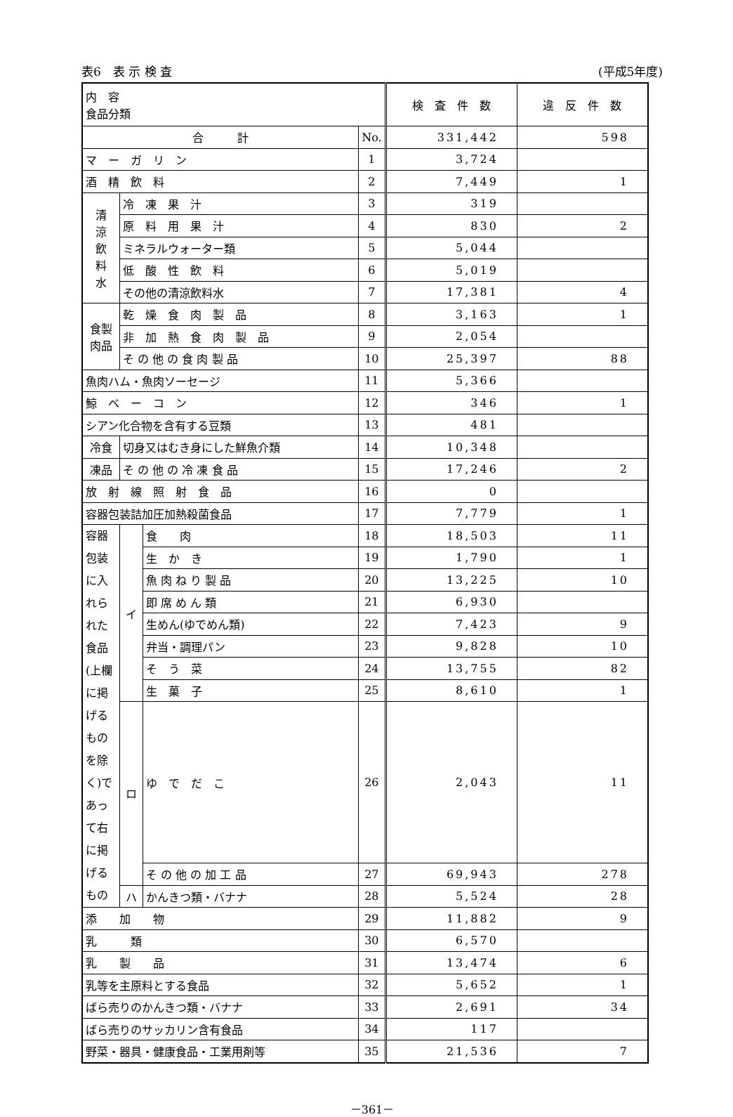表6　表 示 検 査 (平成5年度)
| 内 容 食品分類 | | | | 検 査 件 数 | 違 反 件 数 |
| --- | --- | --- | --- | --- | --- |
| 合 計 | | | No. | 331,442 | 598 |
| マ ー ガ リ ン | | | 1 | 3,724 | |
| 酒 精 飲 料 | | | 2 | 7,449 | 1 |
| 清 涼 飲 料 水 | 冷 凍 果 汁 | | 3 | 319 | |
| | 原 料 用 果 汁 | | 4 | 830 | 2 |
| | ミネラルウォーター類 | | 5 | 5,044 | |
| | 低 酸 性 飲 料 | | 6 | 5,019 | |
| | その他の清涼飲料水 | | 7 | 17,381 | 4 |
| 食製 肉品 | 乾 燥 食 肉 製 品 | | 8 | 3,163 | 1 |
| | 非 加 熱 食 肉 製 品 | | 9 | 2,054 | |
| | そ の 他 の 食 肉 製 品 | | 10 | 25,397 | 88 |
| 魚肉ハム・魚肉ソーセージ | | | 11 | 5,366 | |
| 鯨 ベ ー コ ン | | | 12 | 346 | 1 |
| シアン化合物を含有する豆類 | | | 13 | 481 | |
| 冷食 | 切身又はむき身にした鮮魚介類 | | 14 | 10,348 | |
| 凍品 | そ の 他 の 冷 凍 食 品 | | 15 | 17,246 | 2 |
| 放 射 線 照 射 食 品 | | | 16 | 0 | |
| 容器包装詰加圧加熱殺菌食品 | | | 17 | 7,779 | 1 |
| 容器包装に入れられた食品(上欄に掲げるものを除く)であって右に掲げるもの | イ | 食 肉 | 18 | 18,503 | 11 |
| | | 生 か き | 19 | 1,790 | 1 |
| | | 魚 肉 ね り 製 品 | 20 | 13,225 | 10 |
| | | 即 席 め ん 類 | 21 | 6,930 | |
| | | 生めん(ゆでめん類) | 22 | 7,423 | 9 |
| | | 弁当・調理パン | 23 | 9,828 | 10 |
| | | そ う 菜 | 24 | 13,755 | 82 |
| | | 生 菓 子 | 25 | 8,610 | 1 |
| | ロ | ゆ で だ こ | 26 | 2,043 | 11 |
| | | そ の 他 の 加 工 品 | 27 | 69,943 | 278 |
| | ハ | かんきつ類・バナナ | 28 | 5,524 | 28 |
| 添 加 物 | | | 29 | 11,882 | 9 |
| 乳 類 | | | 30 | 6,570 | |
| 乳 製 品 | | | 31 | 13,474 | 6 |
| 乳等を主原料とする食品 | | | 32 | 5,652 | 1 |
| ばら売りのかんきつ類・バナナ | | | 33 | 2,691 | 34 |
| ばら売りのサッカリン含有食品 | | | 34 | 117 | |
| 野菜・器具・健康食品・工業用剤等 | | | 35 | 21,536 | 7 |
－361－